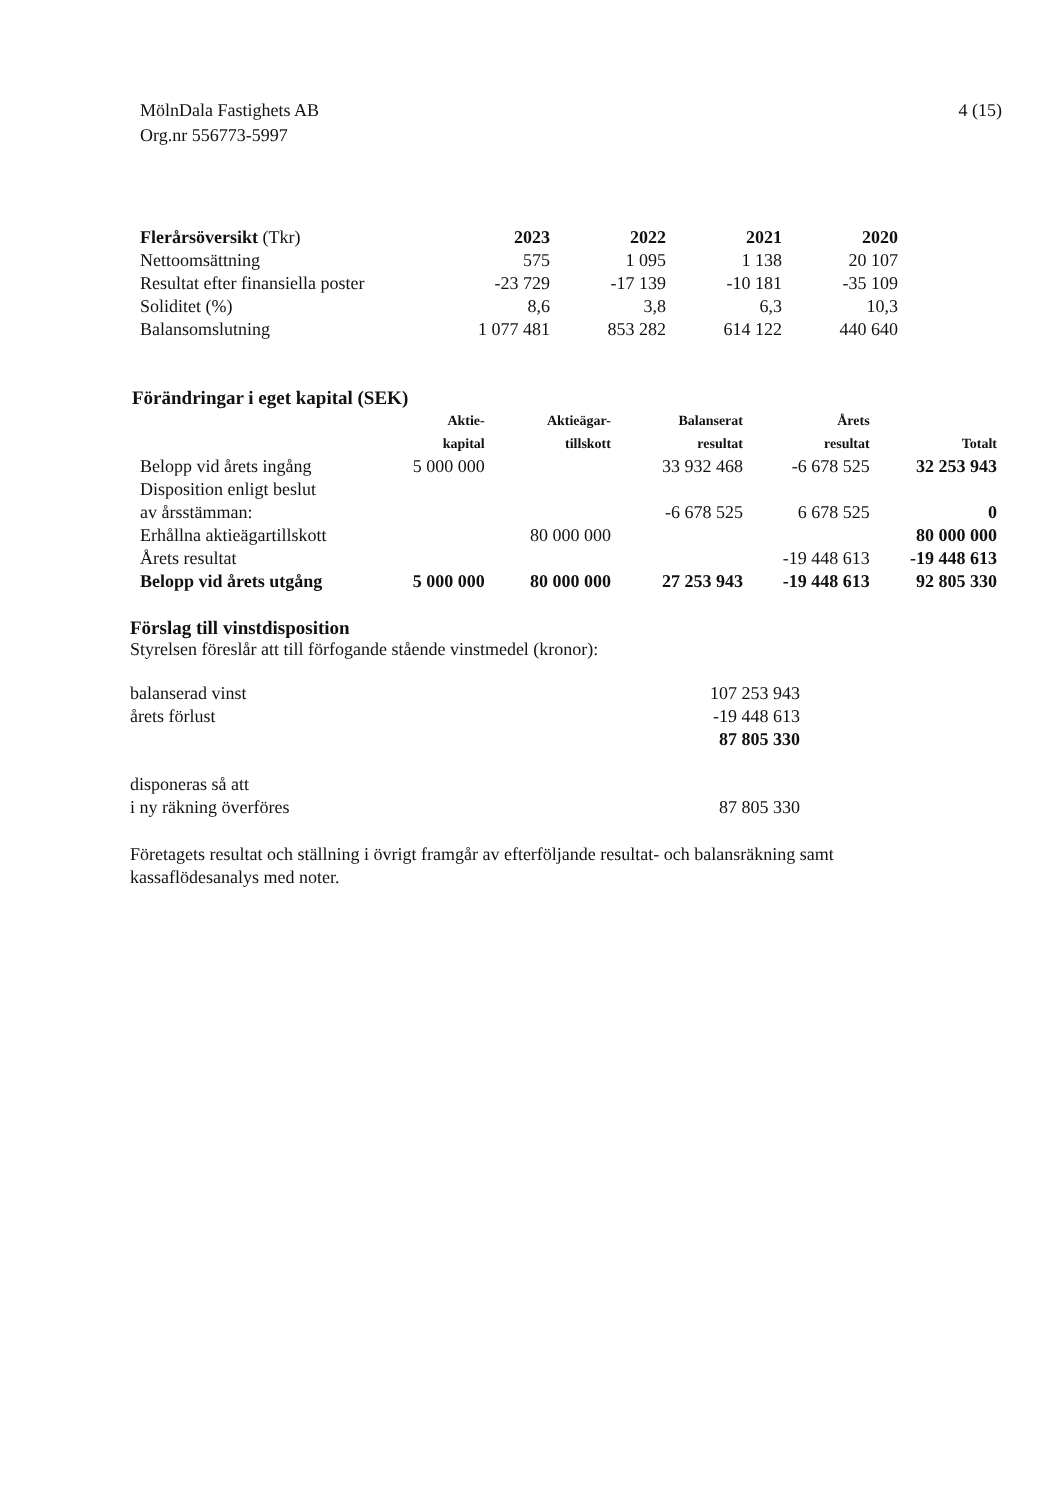MölnDala Fastighets AB
Org.nr 556773-5997
4 (15)
| Flerårsöversikt (Tkr) | 2023 | 2022 | 2021 | 2020 |
| Nettoomsättning | 575 | 1 095 | 1 138 | 20 107 |
| Resultat efter finansiella poster | -23 729 | -17 139 | -10 181 | -35 109 |
| Soliditet (%) | 8,6 | 3,8 | 6,3 | 10,3 |
| Balansomslutning | 1 077 481 | 853 282 | 614 122 | 440 640 |
Förändringar i eget kapital (SEK)
| | Aktie- kapital | Aktieägar- tillskott | Balanserat resultat | Årets resultat | Totalt |
| --- | --- | --- | --- | --- | --- |
| Belopp vid årets ingång | 5 000 000 | | 33 932 468 | -6 678 525 | 32 253 943 |
| Disposition enligt beslut av årsstämman: | | | -6 678 525 | 6 678 525 | 0 |
| Erhållna aktieägartillskott | | 80 000 000 | | | 80 000 000 |
| Årets resultat | | | | -19 448 613 | -19 448 613 |
| Belopp vid årets utgång | 5 000 000 | 80 000 000 | 27 253 943 | -19 448 613 | 92 805 330 |
Förslag till vinstdisposition
Styrelsen föreslår att till förfogande stående vinstmedel (kronor):
| balanserad vinst | 107 253 943 |
| årets förlust | -19 448 613 |
| | 87 805 330 |
| disponeras så att | |
| i ny räkning överföres | 87 805 330 |
Företagets resultat och ställning i övrigt framgår av efterföljande resultat- och balansräkning samt
kassaflödesanalys med noter.